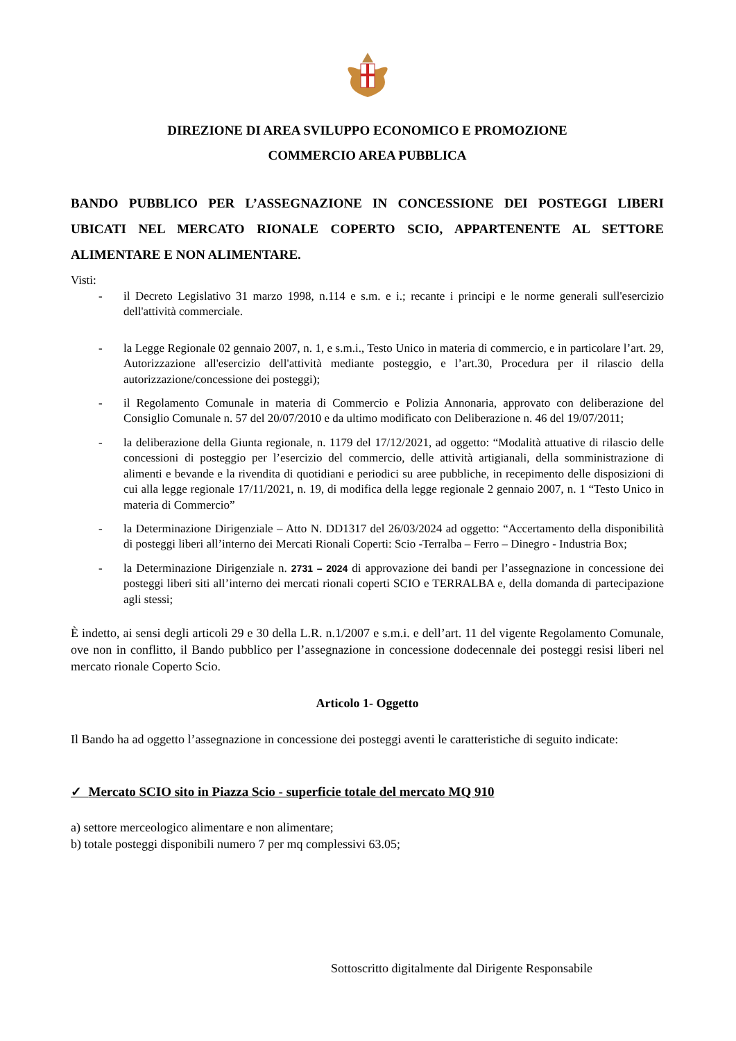DIREZIONE DI AREA SVILUPPO ECONOMICO E PROMOZIONE
COMMERCIO AREA PUBBLICA
BANDO PUBBLICO PER L’ASSEGNAZIONE IN CONCESSIONE DEI POSTEGGI LIBERI UBICATI NEL MERCATO RIONALE COPERTO SCIO, APPARTENENTE AL SETTORE ALIMENTARE E NON ALIMENTARE.
Visti:
- il Decreto Legislativo 31 marzo 1998, n.114 e s.m. e i.; recante i principi e le norme generali sull'esercizio dell'attività commerciale.
- la Legge Regionale 02 gennaio 2007, n. 1, e s.m.i., Testo Unico in materia di commercio, e in particolare l’art. 29, Autorizzazione all'esercizio dell'attività mediante posteggio, e l’art.30, Procedura per il rilascio della autorizzazione/concessione dei posteggi);
- il Regolamento Comunale in materia di Commercio e Polizia Annonaria, approvato con deliberazione del Consiglio Comunale n. 57 del 20/07/2010 e da ultimo modificato con Deliberazione n. 46 del 19/07/2011;
- la deliberazione della Giunta regionale, n. 1179 del 17/12/2021, ad oggetto: “Modalità attuative di rilascio delle concessioni di posteggio per l’esercizio del commercio, delle attività artigianali, della somministrazione di alimenti e bevande e la rivendita di quotidiani e periodici su aree pubbliche, in recepimento delle disposizioni di cui alla legge regionale 17/11/2021, n. 19, di modifica della legge regionale 2 gennaio 2007, n. 1 “Testo Unico in materia di Commercio”
- la Determinazione Dirigenziale – Atto N. DD1317 del 26/03/2024 ad oggetto: “Accertamento della disponibilità di posteggi liberi all’interno dei Mercati Rionali Coperti: Scio -Terralba – Ferro – Dinegro - Industria Box;
- la Determinazione Dirigenziale n. 2731 – 2024 di approvazione dei bandi per l’assegnazione in concessione dei posteggi liberi siti all’interno dei mercati rionali coperti SCIO e TERRALBA e, della domanda di partecipazione agli stessi;
È indetto, ai sensi degli articoli 29 e 30 della L.R. n.1/2007 e s.m.i. e dell’art. 11 del vigente Regolamento Comunale, ove non in conflitto, il Bando pubblico per l’assegnazione in concessione dodecennale dei posteggi resisi liberi nel mercato rionale Coperto Scio.
Articolo 1- Oggetto
Il Bando ha ad oggetto l’assegnazione in concessione dei posteggi aventi le caratteristiche di seguito indicate:
✓ Mercato SCIO sito in Piazza Scio - superficie totale del mercato MQ 910
a) settore merceologico alimentare e non alimentare;
b) totale posteggi disponibili numero 7 per mq complessivi 63.05;
Sottoscritto digitalmente dal Dirigente Responsabile